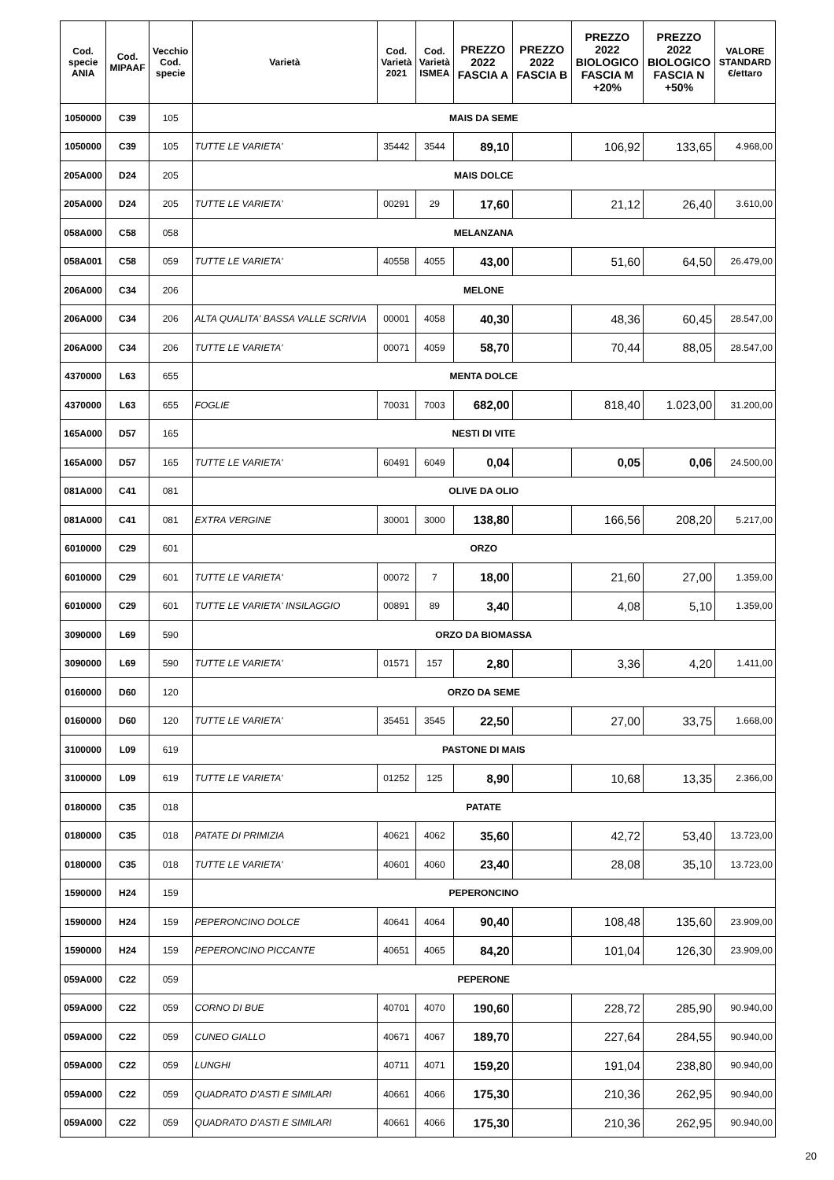| Cod. specie ANIA | Cod. MIPAAF | Vecchio Cod. specie | Varietà | Cod. Varietà 2021 | Cod. Varietà ISMEA | PREZZO 2022 FASCIA A | PREZZO 2022 FASCIA B | PREZZO 2022 BIOLOGICO FASCIA M +20% | PREZZO 2022 BIOLOGICO FASCIA N +50% | VALORE STANDARD €/ettaro |
| --- | --- | --- | --- | --- | --- | --- | --- | --- | --- | --- |
| 1050000 | C39 | 105 | MAIS DA SEME | | | | | | | |
| 1050000 | C39 | 105 | TUTTE LE VARIETA' | 35442 | 3544 | 89,10 | | 106,92 | 133,65 | 4.968,00 |
| 205A000 | D24 | 205 | MAIS DOLCE | | | | | | | |
| 205A000 | D24 | 205 | TUTTE LE VARIETA' | 00291 | 29 | 17,60 | | 21,12 | 26,40 | 3.610,00 |
| 058A000 | C58 | 058 | MELANZANA | | | | | | | |
| 058A001 | C58 | 059 | TUTTE LE VARIETA' | 40558 | 4055 | 43,00 | | 51,60 | 64,50 | 26.479,00 |
| 206A000 | C34 | 206 | MELONE | | | | | | | |
| 206A000 | C34 | 206 | ALTA QUALITA' BASSA VALLE SCRIVIA | 00001 | 4058 | 40,30 | | 48,36 | 60,45 | 28.547,00 |
| 206A000 | C34 | 206 | TUTTE LE VARIETA' | 00071 | 4059 | 58,70 | | 70,44 | 88,05 | 28.547,00 |
| 4370000 | L63 | 655 | MENTA DOLCE | | | | | | | |
| 4370000 | L63 | 655 | FOGLIE | 70031 | 7003 | 682,00 | | 818,40 | 1.023,00 | 31.200,00 |
| 165A000 | D57 | 165 | NESTI DI VITE | | | | | | | |
| 165A000 | D57 | 165 | TUTTE LE VARIETA' | 60491 | 6049 | 0,04 | | 0,05 | 0,06 | 24.500,00 |
| 081A000 | C41 | 081 | OLIVE DA OLIO | | | | | | | |
| 081A000 | C41 | 081 | EXTRA VERGINE | 30001 | 3000 | 138,80 | | 166,56 | 208,20 | 5.217,00 |
| 6010000 | C29 | 601 | ORZO | | | | | | | |
| 6010000 | C29 | 601 | TUTTE LE VARIETA' | 00072 | 7 | 18,00 | | 21,60 | 27,00 | 1.359,00 |
| 6010000 | C29 | 601 | TUTTE LE VARIETA' INSILAGGIO | 00891 | 89 | 3,40 | | 4,08 | 5,10 | 1.359,00 |
| 3090000 | L69 | 590 | ORZO DA BIOMASSA | | | | | | | |
| 3090000 | L69 | 590 | TUTTE LE VARIETA' | 01571 | 157 | 2,80 | | 3,36 | 4,20 | 1.411,00 |
| 0160000 | D60 | 120 | ORZO DA SEME | | | | | | | |
| 0160000 | D60 | 120 | TUTTE LE VARIETA' | 35451 | 3545 | 22,50 | | 27,00 | 33,75 | 1.668,00 |
| 3100000 | L09 | 619 | PASTONE DI MAIS | | | | | | | |
| 3100000 | L09 | 619 | TUTTE LE VARIETA' | 01252 | 125 | 8,90 | | 10,68 | 13,35 | 2.366,00 |
| 0180000 | C35 | 018 | PATATE | | | | | | | |
| 0180000 | C35 | 018 | PATATE DI PRIMIZIA | 40621 | 4062 | 35,60 | | 42,72 | 53,40 | 13.723,00 |
| 0180000 | C35 | 018 | TUTTE LE VARIETA' | 40601 | 4060 | 23,40 | | 28,08 | 35,10 | 13.723,00 |
| 1590000 | H24 | 159 | PEPERONCINO | | | | | | | |
| 1590000 | H24 | 159 | PEPERONCINO DOLCE | 40641 | 4064 | 90,40 | | 108,48 | 135,60 | 23.909,00 |
| 1590000 | H24 | 159 | PEPERONCINO PICCANTE | 40651 | 4065 | 84,20 | | 101,04 | 126,30 | 23.909,00 |
| 059A000 | C22 | 059 | PEPERONE | | | | | | | |
| 059A000 | C22 | 059 | CORNO DI BUE | 40701 | 4070 | 190,60 | | 228,72 | 285,90 | 90.940,00 |
| 059A000 | C22 | 059 | CUNEO GIALLO | 40671 | 4067 | 189,70 | | 227,64 | 284,55 | 90.940,00 |
| 059A000 | C22 | 059 | LUNGHI | 40711 | 4071 | 159,20 | | 191,04 | 238,80 | 90.940,00 |
| 059A000 | C22 | 059 | QUADRATO D'ASTI E SIMILARI | 40661 | 4066 | 175,30 | | 210,36 | 262,95 | 90.940,00 |
| 059A000 | C22 | 059 | QUADRATO D'ASTI E SIMILARI | 40661 | 4066 | 175,30 | | 210,36 | 262,95 | 90.940,00 |
20